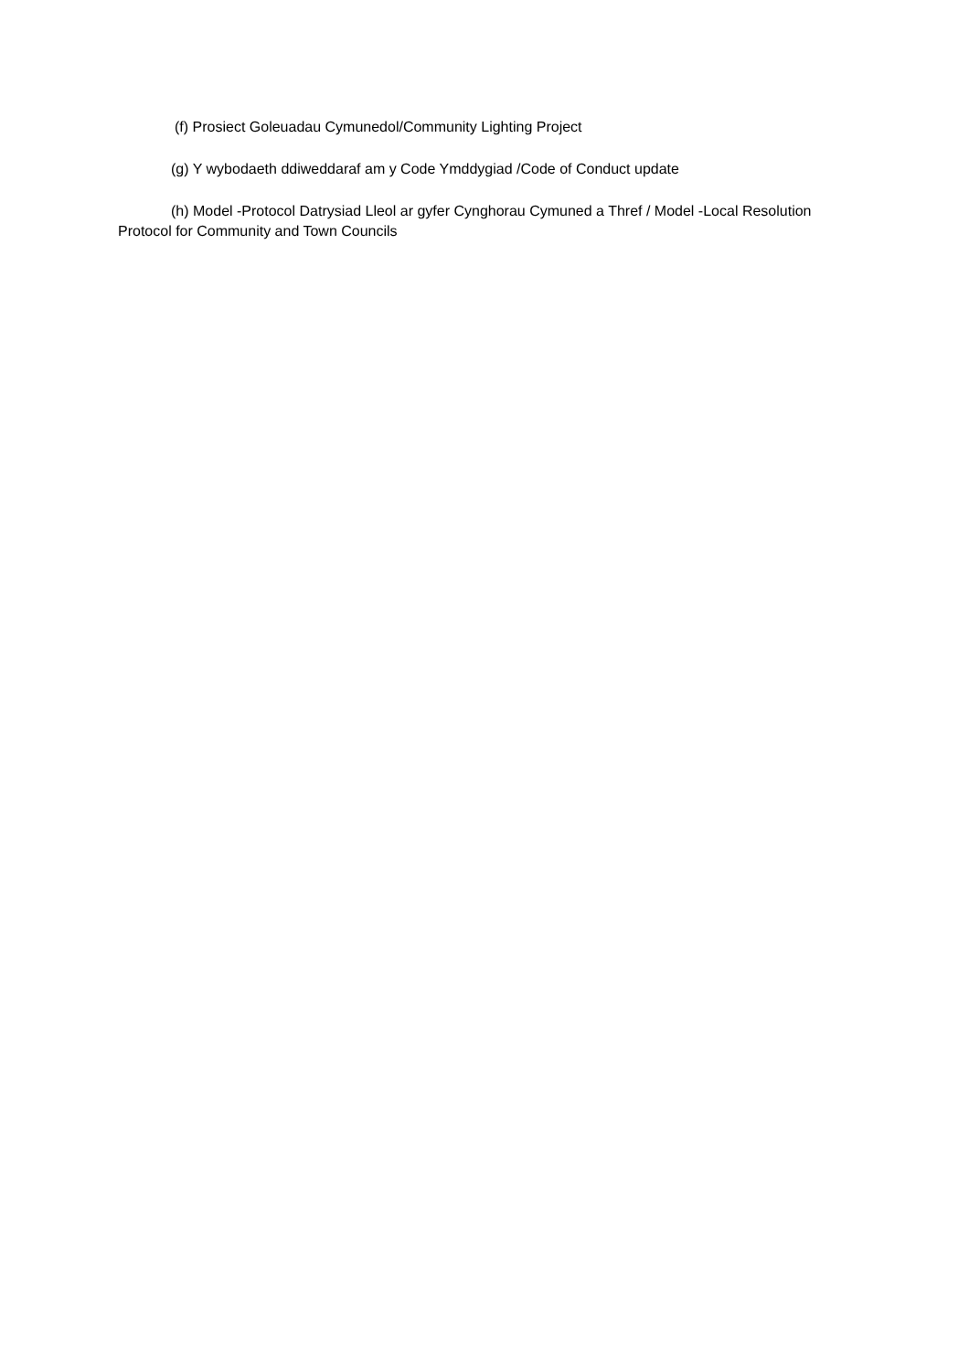(f) Prosiect Goleuadau Cymunedol/Community Lighting Project
(g) Y wybodaeth ddiweddaraf am y Code Ymddygiad /Code of Conduct update
(h) Model -Protocol Datrysiad Lleol ar gyfer Cynghorau Cymuned a Thref / Model -Local Resolution Protocol for Community and Town Councils